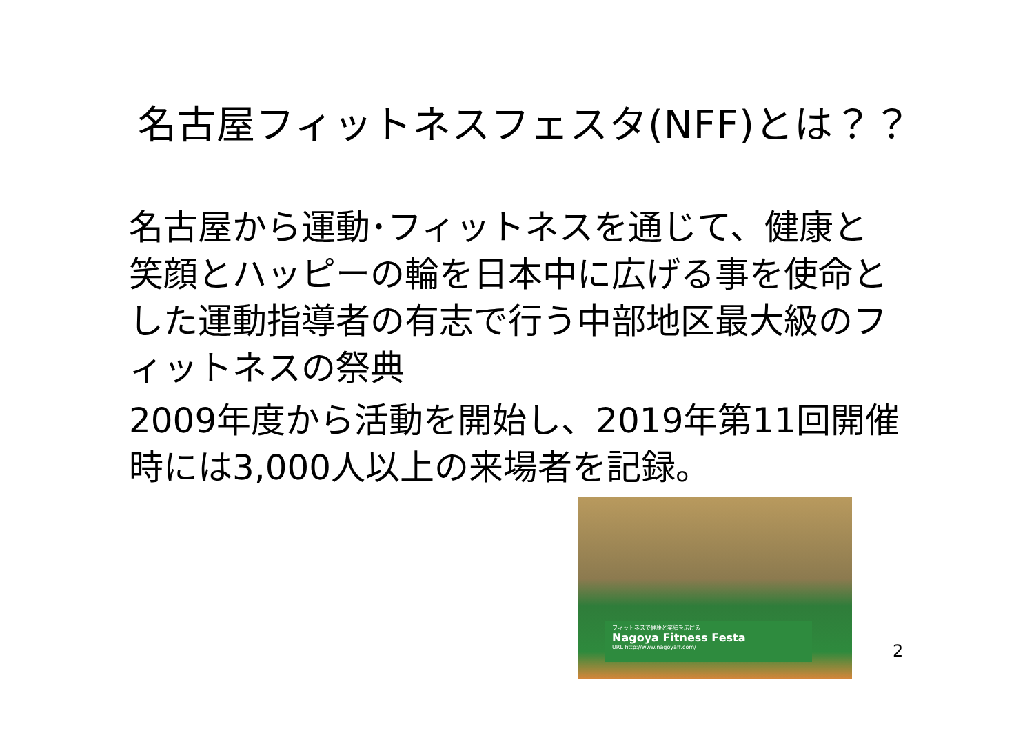名古屋フィットネスフェスタ(NFF)とは？？
名古屋から運動･フィットネスを通じて、健康と笑顔とハッピーの輪を日本中に広げる事を使命とした運動指導者の有志で行う中部地区最大級のフィットネスの祭典
2009年度から活動を開始し、2019年第11回開催時には3,000人以上の来場者を記録。
フィットネスで健康と笑顔を広げる
Nagoya Fitness Festa
URL http://www.nagoyaff.com/
2